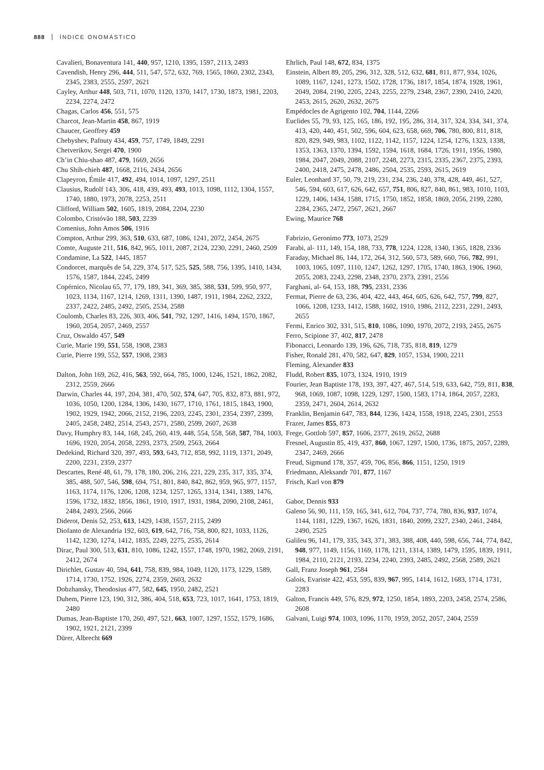888 ÍNDICE ONOMÁSTICO
Cavalieri, Bonaventura 141, 440, 957, 1210, 1395, 1597, 2113, 2493
Cavendish, Henry 296, 444, 511, 547, 572, 632, 769, 1565, 1860, 2302, 2343, 2345, 2383, 2555, 2597, 2621
Cayley, Arthur 448, 503, 711, 1070, 1120, 1370, 1417, 1730, 1873, 1981, 2203, 2234, 2274, 2472
Chagas, Carlos 456, 551, 575
Charcot, Jean-Martin 458, 867, 1919
Chaucer, Geoffrey 459
Chebyshev, Pafnuty 434, 459, 757, 1749, 1849, 2291
Chetverikov, Sergei 470, 1900
Ch’in Chiu-shao 487, 479, 1669, 2656
Chu Shih-chieh 487, 1668, 2116, 2434, 2656
Clapeyron, Émile 417, 492, 494, 1014, 1097, 1297, 2511
Clausius, Rudolf 143, 306, 418, 439, 493, 493, 1013, 1098, 1112, 1304, 1557, 1740, 1880, 1973, 2078, 2253, 2511
Clifford, William 502, 1605, 1819, 2084, 2204, 2230
Colombo, Cristóvão 188, 503, 2239
Comenius, John Amos 506, 1916
Compton, Arthur 299, 363, 510, 633, 687, 1086, 1241, 2072, 2454, 2675
Comte, Auguste 211, 516, 842, 965, 1011, 2087, 2124, 2230, 2291, 2460, 2509
Condamine, La 522, 1445, 1857
Condorcet, marquês de 54, 229, 374, 517, 525, 525, 588, 756, 1395, 1410, 1434, 1576, 1587, 1844, 2245, 2499
Copérnico, Nicolau 65, 77, 179, 189, 341, 369, 385, 388, 531, 599, 950, 977, 1023, 1134, 1167, 1214, 1269, 1311, 1390, 1487, 1911, 1984, 2262, 2322, 2337, 2422, 2485, 2492, 2505, 2534, 2588
Coulomb, Charles 83, 226, 303, 406, 541, 792, 1297, 1416, 1494, 1570, 1867, 1960, 2054, 2057, 2469, 2557
Cruz, Oswaldo 457, 549
Curie, Marie 199, 551, 558, 1908, 2383
Curie, Pierre 199, 552, 557, 1908, 2383
Dalton, John 169, 262, 416, 563, 592, 664, 785, 1000, 1246, 1521, 1862, 2082, 2312, 2559, 2666
Darwin, Charles 44, 197, 204, 381, 470, 502, 574, 647, 705, 832, 873, 881, 972, 1036, 1050, 1200, 1284, 1306, 1430, 1677, 1710, 1761, 1815, 1843, 1900, 1902, 1929, 1942, 2066, 2152, 2196, 2203, 2245, 2301, 2354, 2397, 2399, 2405, 2458, 2482, 2514, 2543, 2571, 2580, 2599, 2607, 2638
Davy, Humphry 83, 144, 168, 245, 260, 419, 448, 554, 558, 568, 587, 784, 1003, 1696, 1920, 2054, 2058, 2293, 2373, 2509, 2563, 2664
Dedekind, Richard 320, 397, 493, 593, 643, 712, 858, 992, 1119, 1371, 2049, 2200, 2231, 2359, 2377
Descartes, René 48, 61, 79, 178, 180, 206, 216, 221, 229, 235, 317, 335, 374, 385, 488, 507, 546, 598, 694, 751, 801, 840, 842, 862, 959, 965, 977, 1157, 1163, 1174, 1176, 1206, 1208, 1234, 1257, 1265, 1314, 1341, 1389, 1476, 1596, 1732, 1832, 1856, 1861, 1910, 1917, 1931, 1984, 2090, 2108, 2461, 2484, 2493, 2566, 2666
Diderot, Denis 52, 253, 613, 1429, 1438, 1557, 2115, 2499
Diofanto de Alexandria 192, 603, 619, 642, 716, 758, 800, 821, 1033, 1126, 1142, 1230, 1274, 1412, 1835, 2249, 2275, 2535, 2614
Dirac, Paul 300, 513, 631, 810, 1086, 1242, 1557, 1748, 1970, 1982, 2069, 2191, 2412, 2674
Dirichlet, Gustav 40, 594, 641, 758, 839, 984, 1049, 1120, 1173, 1229, 1589, 1714, 1730, 1752, 1926, 2274, 2359, 2603, 2632
Dobzhansky, Theodosius 477, 582, 645, 1950, 2482, 2521
Duhem, Pierre 123, 190, 312, 386, 404, 518, 653, 723, 1017, 1641, 1753, 1819, 2480
Dumas, Jean-Baptiste 170, 260, 497, 521, 663, 1007, 1297, 1552, 1579, 1686, 1902, 1921, 2121, 2399
Dürer, Albrecht 669
Ehrlich, Paul 148, 672, 834, 1375
Einstein, Albert 89, 205, 296, 312, 328, 512, 632, 681, 811, 877, 934, 1026, 1089, 1167, 1241, 1273, 1502, 1728, 1736, 1817, 1854, 1874, 1928, 1961, 2049, 2084, 2190, 2205, 2243, 2255, 2279, 2348, 2367, 2390, 2410, 2420, 2453, 2615, 2620, 2632, 2675
Empédocles de Agrigento 102, 704, 1144, 2266
Euclides 55, 79, 93, 125, 165, 186, 192, 195, 286, 314, 317, 324, 334, 341, 374, 413, 420, 440, 451, 502, 596, 604, 623, 658, 669, 706, 780, 800, 811, 818, 820, 829, 949, 983, 1102, 1122, 1142, 1157, 1224, 1254, 1276, 1323, 1338, 1353, 1363, 1370, 1394, 1592, 1594, 1618, 1684, 1726, 1911, 1956, 1980, 1984, 2047, 2049, 2088, 2107, 2248, 2273, 2315, 2335, 2367, 2375, 2393, 2400, 2418, 2475, 2478, 2486, 2504, 2535, 2593, 2615, 2619
Euler, Leonhard 37, 50, 79, 219, 231, 234, 236, 240, 378, 428, 449, 461, 527, 546, 594, 603, 617, 626, 642, 657, 751, 806, 827, 840, 861, 983, 1010, 1103, 1229, 1406, 1434, 1588, 1715, 1750, 1852, 1858, 1869, 2056, 2199, 2280, 2284, 2365, 2472, 2567, 2621, 2667
Ewing, Maurice 768
Fabrizio, Geronimo 773, 1073, 2529
Farabi, al- 111, 149, 154, 188, 733, 778, 1224, 1228, 1340, 1365, 1828, 2336
Faraday, Michael 86, 144, 172, 264, 312, 560, 573, 589, 660, 766, 782, 991, 1003, 1065, 1097, 1110, 1247, 1262, 1297, 1705, 1740, 1863, 1906, 1960, 2055, 2083, 2243, 2298, 2348, 2370, 2373, 2391, 2556
Farghani, al- 64, 153, 188, 795, 2331, 2336
Fermat, Pierre de 63, 236, 404, 422, 443, 464, 605, 626, 642, 757, 799, 827, 1066, 1208, 1233, 1412, 1588, 1602, 1910, 1986, 2112, 2231, 2291, 2493, 2655
Fermi, Enrico 302, 331, 515, 810, 1086, 1090, 1970, 2072, 2193, 2455, 2675
Ferro, Scipione 37, 402, 817, 2478
Fibonacci, Leonardo 139, 196, 626, 718, 735, 818, 819, 1279
Fisher, Ronald 281, 470, 582, 647, 829, 1057, 1534, 1900, 2211
Fleming, Alexander 833
Fludd, Robert 835, 1073, 1324, 1910, 1919
Fourier, Jean Baptiste 178, 193, 397, 427, 467, 514, 519, 633, 642, 759, 811, 838, 968, 1069, 1087, 1098, 1229, 1297, 1500, 1583, 1714, 1864, 2057, 2283, 2359, 2471, 2604, 2614, 2632
Franklin, Benjamin 647, 783, 844, 1236, 1424, 1558, 1918, 2245, 2301, 2553
Frazer, James 855, 873
Frege, Gottlob 597, 857, 1606, 2377, 2619, 2652, 2688
Fresnel, Augustin 85, 419, 437, 860, 1067, 1297, 1500, 1736, 1875, 2057, 2289, 2347, 2469, 2666
Freud, Sigmund 178, 357, 459, 706, 856, 866, 1151, 1250, 1919
Friedmann, Aleksandr 701, 877, 1167
Frisch, Karl von 879
Gabor, Dennis 933
Galeno 56, 90, 111, 159, 165, 341, 612, 704, 737, 774, 780, 836, 937, 1074, 1144, 1181, 1229, 1367, 1626, 1831, 1840, 2099, 2327, 2340, 2461, 2484, 2490, 2525
Galileu 96, 141, 179, 335, 343, 371, 383, 388, 408, 440, 598, 656, 744, 774, 842, 948, 977, 1149, 1156, 1169, 1178, 1211, 1314, 1389, 1479, 1595, 1839, 1911, 1984, 2110, 2121, 2193, 2234, 2240, 2393, 2485, 2492, 2568, 2589, 2621
Gall, Franz Joseph 961, 2584
Galois, Evariste 422, 453, 595, 839, 967, 995, 1414, 1612, 1683, 1714, 1731, 2283
Galton, Francis 449, 576, 829, 972, 1250, 1854, 1893, 2203, 2458, 2574, 2586, 2608
Galvani, Luigi 974, 1003, 1096, 1170, 1959, 2052, 2057, 2404, 2559